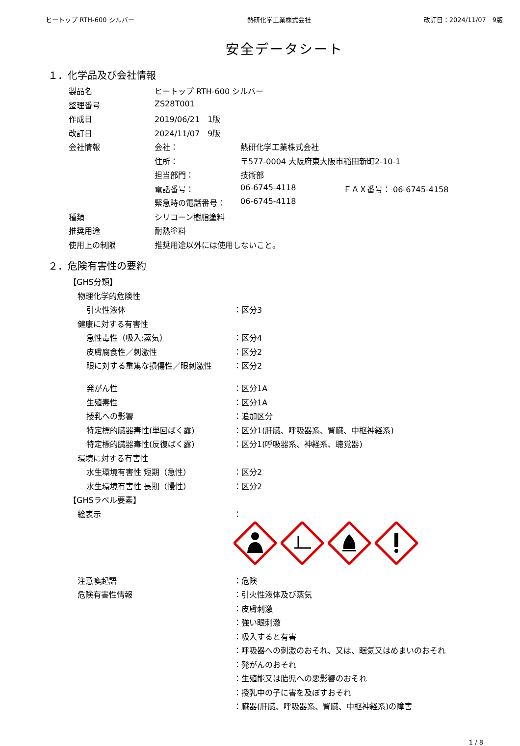ヒートップ RTH-600 シルバー 熱研化学工業株式会社 改訂日：2024/11/07　9版
安全データシート
１．化学品及び会社情報
| 製品名 | ヒートップ RTH-600 シルバー | | |
| 整理番号 | ZS28T001 | | |
| 作成日 | 2019/06/21 1版 | | |
| 改訂日 | 2024/11/07 9版 | | |
| 会社情報 | 会社： | 熱研化学工業株式会社 | |
| | 住所： | 〒577-0004 大阪府東大阪市稲田新町2-10-1 | |
| | 担当部門： | 技術部 | |
| | 電話番号： | 06-6745-4118 | ＦＡＸ番号： 06-6745-4158 |
| | 緊急時の電話番号： | 06-6745-4118 | |
| 種類 | シリコーン樹脂塗料 | | |
| 推奨用途 | 耐熱塗料 | | |
| 使用上の制限 | 推奨用途以外には使用しないこと。 | | |
２．危険有害性の要約
| 【GHS分類】 | |
| 物理化学的危険性 | |
| 引火性液体 | ：区分3 |
| 健康に対する有害性 | |
| 急性毒性（吸入:蒸気） | ：区分4 |
| 皮膚腐食性／刺激性 | ：区分2 |
| 眼に対する重篤な損傷性／眼刺激性 | ：区分2 |
| 発がん性 | ：区分1A |
| 生殖毒性 | ：区分1A |
| 授乳への影響 | ：追加区分 |
| 特定標的臓器毒性(単回ばく露) | ：区分1(肝臓、呼吸器系、腎臓、中枢神経系) |
| 特定標的臓器毒性(反復ばく露) | ：区分1(呼吸器系、神経系、聴覚器) |
| 環境に対する有害性 | |
| 水生環境有害性 短期（急性） | ：区分2 |
| 水生環境有害性 長期（慢性） | ：区分2 |
| 【GHSラベル要素】 | |
| 絵表示 | ： |
| 注意喚起語 | ：危険 |
| 危険有害性情報 | ：引火性液体及び蒸気 |
| | ：皮膚刺激 |
| | ：強い眼刺激 |
| | ：吸入すると有害 |
| | ：呼吸器への刺激のおそれ、又は、眠気又はめまいのおそれ |
| | ：発がんのおそれ |
| | ：生殖能又は胎児への悪影響のおそれ |
| | ：授乳中の子に害を及ぼすおそれ |
| | ：臓器(肝臓、呼吸器系、腎臓、中枢神経系)の障害 |
1 / 8